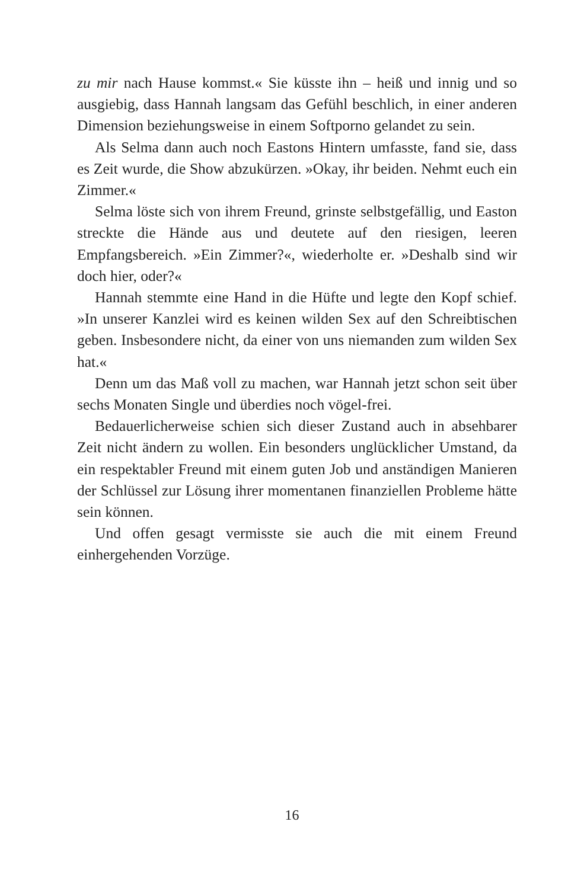zu mir nach Hause kommst.« Sie küsste ihn – heiß und innig und so ausgiebig, dass Hannah langsam das Gefühl beschlich, in einer anderen Dimension beziehungsweise in einem Softporno gelandet zu sein.
Als Selma dann auch noch Eastons Hintern umfasste, fand sie, dass es Zeit wurde, die Show abzukürzen. »Okay, ihr beiden. Nehmt euch ein Zimmer.«
Selma löste sich von ihrem Freund, grinste selbstgefällig, und Easton streckte die Hände aus und deutete auf den riesigen, leeren Empfangsbereich. »Ein Zimmer?«, wiederholte er. »Deshalb sind wir doch hier, oder?«
Hannah stemmte eine Hand in die Hüfte und legte den Kopf schief. »In unserer Kanzlei wird es keinen wilden Sex auf den Schreibtischen geben. Insbesondere nicht, da einer von uns niemanden zum wilden Sex hat.«
Denn um das Maß voll zu machen, war Hannah jetzt schon seit über sechs Monaten Single und überdies noch vögel-frei.
Bedauerlicherweise schien sich dieser Zustand auch in absehbarer Zeit nicht ändern zu wollen. Ein besonders unglücklicher Umstand, da ein respektabler Freund mit einem guten Job und anständigen Manieren der Schlüssel zur Lösung ihrer momentanen finanziellen Probleme hätte sein können.
Und offen gesagt vermisste sie auch die mit einem Freund einhergehenden Vorzüge.
16